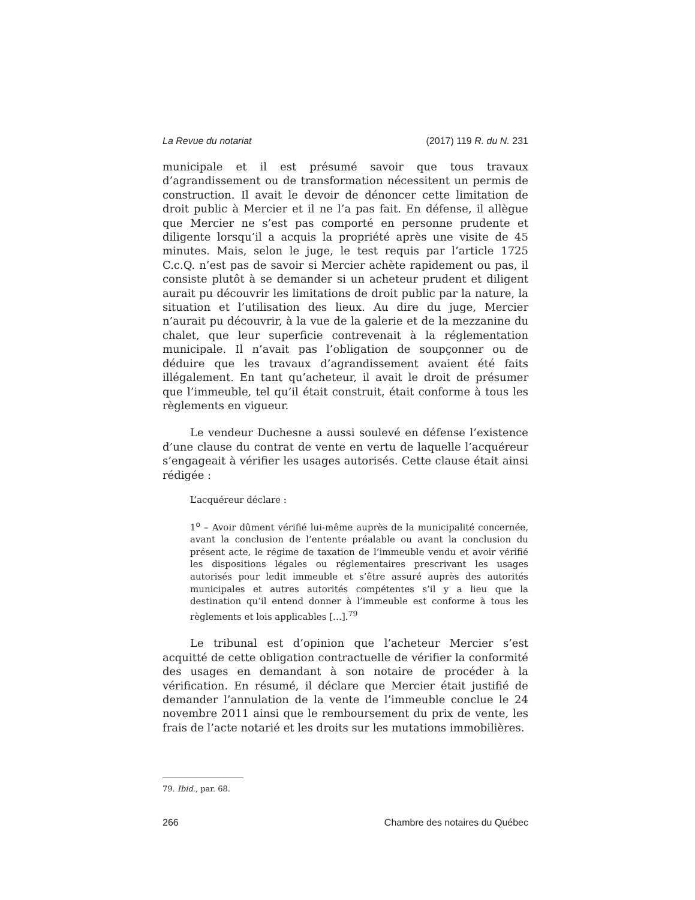La Revue du notariat (2017) 119 R. du N. 231
municipale et il est présumé savoir que tous travaux d’agrandissement ou de transformation nécessitent un permis de construction. Il avait le devoir de dénoncer cette limitation de droit public à Mercier et il ne l’a pas fait. En défense, il allègue que Mercier ne s’est pas comporté en personne prudente et diligente lorsqu’il a acquis la propriété après une visite de 45 minutes. Mais, selon le juge, le test requis par l’article 1725 C.c.Q. n’est pas de savoir si Mercier achète rapidement ou pas, il consiste plutôt à se demander si un acheteur prudent et diligent aurait pu découvrir les limitations de droit public par la nature, la situation et l’utilisation des lieux. Au dire du juge, Mercier n’aurait pu découvrir, à la vue de la galerie et de la mezzanine du chalet, que leur superficie contrevenait à la réglementation municipale. Il n’avait pas l’obligation de soupçonner ou de déduire que les travaux d’agrandissement avaient été faits illégalement. En tant qu’acheteur, il avait le droit de présumer que l’immeuble, tel qu’il était construit, était conforme à tous les règlements en vigueur.
Le vendeur Duchesne a aussi soulevé en défense l’existence d’une clause du contrat de vente en vertu de laquelle l’acquéreur s’engageait à vérifier les usages autorisés. Cette clause était ainsi rédigée :
L’acquéreur déclare :
1<sup>o</sup> – Avoir dûment vérifié lui-même auprès de la municipalité concernée, avant la conclusion de l’entente préalable ou avant la conclusion du présent acte, le régime de taxation de l’immeuble vendu et avoir vérifié les dispositions légales ou réglementaires prescrivant les usages autorisés pour ledit immeuble et s’être assuré auprès des autorités municipales et autres autorités compétentes s’il y a lieu que la destination qu’il entend donner à l’immeuble est conforme à tous les règlements et lois applicables […].<sup>79</sup>
Le tribunal est d’opinion que l’acheteur Mercier s’est acquitté de cette obligation contractuelle de vérifier la conformité des usages en demandant à son notaire de procéder à la vérification. En résumé, il déclare que Mercier était justifié de demander l’annulation de la vente de l’immeuble conclue le 24 novembre 2011 ainsi que le remboursement du prix de vente, les frais de l’acte notarié et les droits sur les mutations immobilières.
79. Ibid., par. 68.
266 Chambre des notaires du Québec